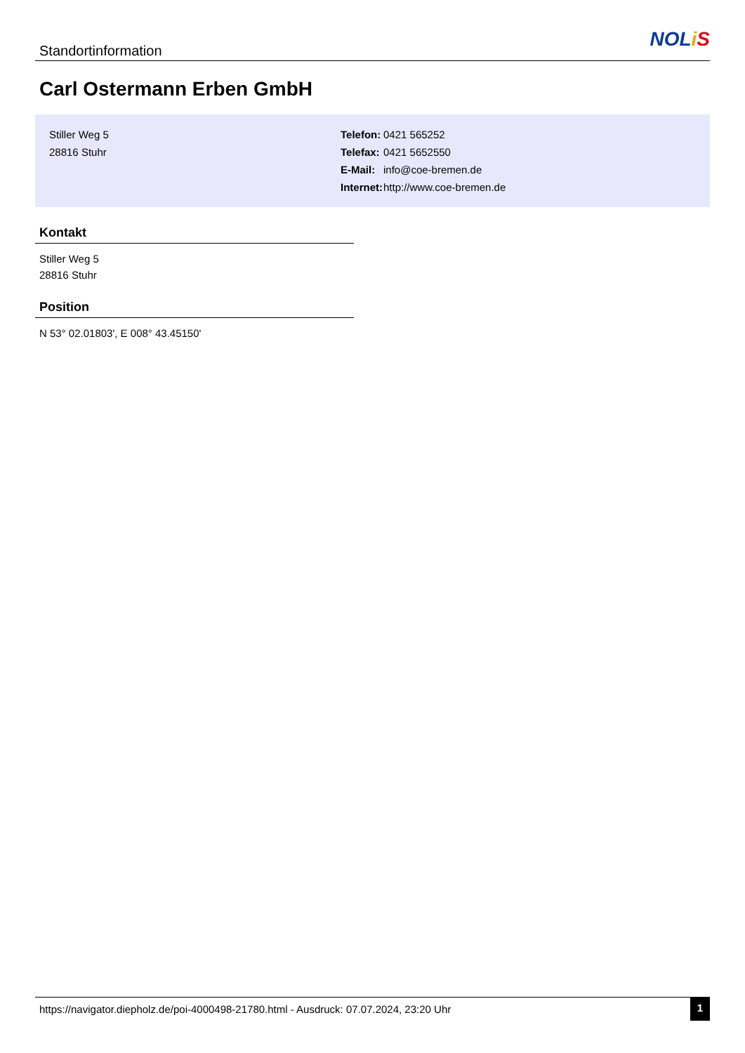Standortinformation
NOL iS
Carl Ostermann Erben GmbH
Stiller Weg 5
28816 Stuhr
| Telefon: | 0421 565252 |
| Telefax: | 0421 5652550 |
| E-Mail: | info@coe-bremen.de |
| Internet: | http://www.coe-bremen.de |
Kontakt
Stiller Weg 5
28816 Stuhr
Position
N 53° 02.01803', E 008° 43.45150'
https://navigator.diepholz.de/poi-4000498-21780.html - Ausdruck: 07.07.2024, 23:20 Uhr 1